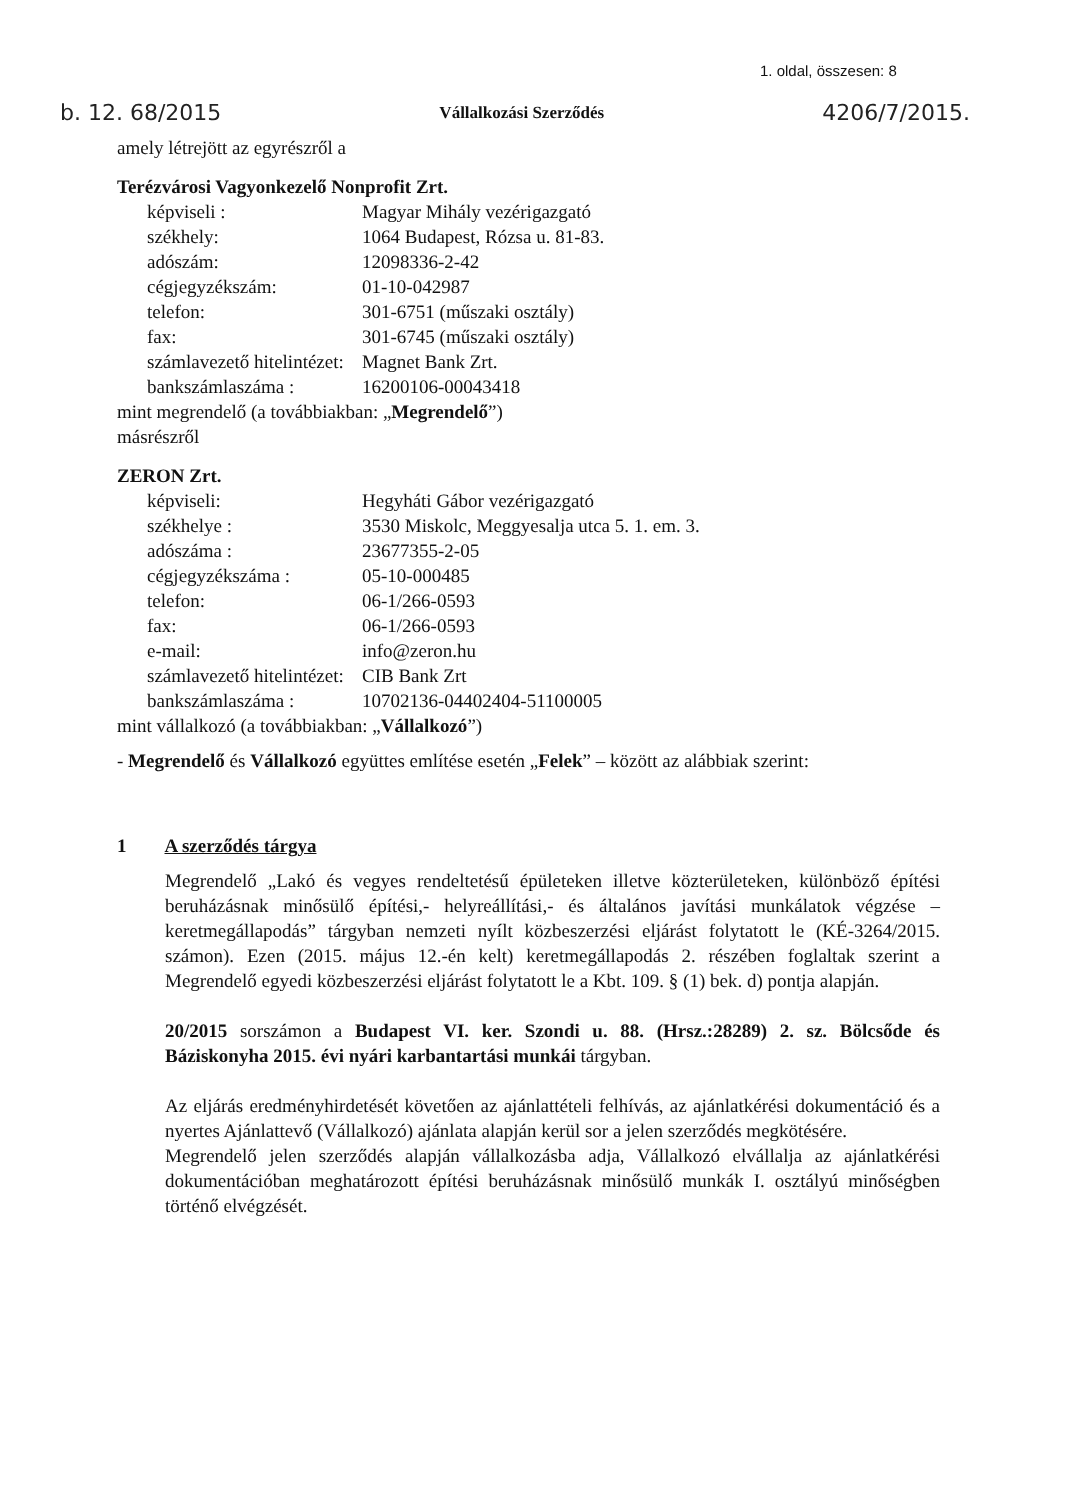1. oldal, összesen: 8
b. 12. 68/2015 Vállalkozási Szerződés 4206/7/2015.
amely létrejött az egyrészről a
Terézvárosi Vagyonkezelő Nonprofit Zrt.
képviseli : Magyar Mihály vezérigazgató
székhely: 1064 Budapest, Rózsa u. 81-83.
adószám: 12098336-2-42
cégjegyzékszám: 01-10-042987
telefon: 301-6751 (műszaki osztály)
fax: 301-6745 (műszaki osztály)
számlavezető hitelintézet: Magnet Bank Zrt.
bankszámlaszáma : 16200106-00043418
mint megrendelő (a továbbiakban: „Megrendelő”)
másrészről
ZERON Zrt.
képviseli: Hegyháti Gábor vezérigazgató
székhelye : 3530 Miskolc, Meggyesalja utca 5. 1. em. 3.
adószáma : 23677355-2-05
cégjegyzékszáma : 05-10-000485
telefon: 06-1/266-0593
fax: 06-1/266-0593
e-mail: info@zeron.hu
számlavezető hitelintézet: CIB Bank Zrt
bankszámlaszáma : 10702136-04402404-51100005
mint vállalkozó (a továbbiakban: „Vállalkozó”)
- Megrendelő és Vállalkozó együttes említése esetén „Felek” – között az alábbiak szerint:
1 A szerződés tárgya
Megrendelő „Lakó és vegyes rendeltetésű épületeken illetve közterületeken, különböző építési beruházásnak minősülő építési,- helyreállítási,- és általános javítási munkálatok végzése –keretmegállapodás” tárgyban nemzeti nyílt közbeszerzési eljárást folytatott le (KÉ-3264/2015. számon). Ezen (2015. május 12.-én kelt) keretmegállapodás 2. részében foglaltak szerint a Megrendelő egyedi közbeszerzési eljárást folytatott le a Kbt. 109. § (1) bek. d) pontja alapján.
20/2015 sorszámon a Budapest VI. ker. Szondi u. 88. (Hrsz.:28289) 2. sz. Bölcsőde és Báziskonyha 2015. évi nyári karbantartási munkái tárgyban.
Az eljárás eredményhirdetését követően az ajánlattételi felhívás, az ajánlatkérési dokumentáció és a nyertes Ajánlattevő (Vállalkozó) ajánlata alapján kerül sor a jelen szerződés megkötésére.
Megrendelő jelen szerződés alapján vállalkozásba adja, Vállalkozó elvállalja az ajánlatkérési dokumentációban meghatározott építési beruházásnak minősülő munkák I. osztályú minőségben történő elvégzését.